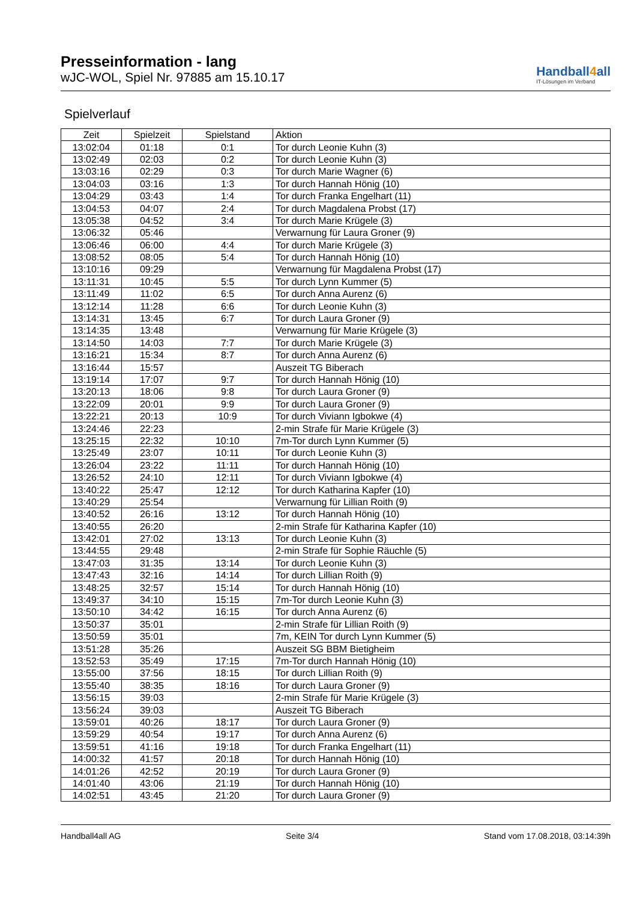Presseinformation - lang
wJC-WOL, Spiel Nr. 97885 am 15.10.17
Handball4all
IT-Lösungen im Verband
Spielverlauf
| Zeit | Spielzeit | Spielstand | Aktion |
| --- | --- | --- | --- |
| 13:02:04 | 01:18 | 0:1 | Tor durch Leonie Kuhn (3) |
| 13:02:49 | 02:03 | 0:2 | Tor durch Leonie Kuhn (3) |
| 13:03:16 | 02:29 | 0:3 | Tor durch Marie Wagner (6) |
| 13:04:03 | 03:16 | 1:3 | Tor durch Hannah Hönig (10) |
| 13:04:29 | 03:43 | 1:4 | Tor durch Franka Engelhart (11) |
| 13:04:53 | 04:07 | 2:4 | Tor durch Magdalena Probst (17) |
| 13:05:38 | 04:52 | 3:4 | Tor durch Marie Krügele (3) |
| 13:06:32 | 05:46 | | Verwarnung für Laura Groner (9) |
| 13:06:46 | 06:00 | 4:4 | Tor durch Marie Krügele (3) |
| 13:08:52 | 08:05 | 5:4 | Tor durch Hannah Hönig (10) |
| 13:10:16 | 09:29 | | Verwarnung für Magdalena Probst (17) |
| 13:11:31 | 10:45 | 5:5 | Tor durch Lynn Kummer (5) |
| 13:11:49 | 11:02 | 6:5 | Tor durch Anna Aurenz (6) |
| 13:12:14 | 11:28 | 6:6 | Tor durch Leonie Kuhn (3) |
| 13:14:31 | 13:45 | 6:7 | Tor durch Laura Groner (9) |
| 13:14:35 | 13:48 | | Verwarnung für Marie Krügele (3) |
| 13:14:50 | 14:03 | 7:7 | Tor durch Marie Krügele (3) |
| 13:16:21 | 15:34 | 8:7 | Tor durch Anna Aurenz (6) |
| 13:16:44 | 15:57 | | Auszeit TG Biberach |
| 13:19:14 | 17:07 | 9:7 | Tor durch Hannah Hönig (10) |
| 13:20:13 | 18:06 | 9:8 | Tor durch Laura Groner (9) |
| 13:22:09 | 20:01 | 9:9 | Tor durch Laura Groner (9) |
| 13:22:21 | 20:13 | 10:9 | Tor durch Viviann Igbokwe (4) |
| 13:24:46 | 22:23 | | 2-min Strafe für Marie Krügele (3) |
| 13:25:15 | 22:32 | 10:10 | 7m-Tor durch Lynn Kummer (5) |
| 13:25:49 | 23:07 | 10:11 | Tor durch Leonie Kuhn (3) |
| 13:26:04 | 23:22 | 11:11 | Tor durch Hannah Hönig (10) |
| 13:26:52 | 24:10 | 12:11 | Tor durch Viviann Igbokwe (4) |
| 13:40:22 | 25:47 | 12:12 | Tor durch Katharina Kapfer (10) |
| 13:40:29 | 25:54 | | Verwarnung für Lillian Roith (9) |
| 13:40:52 | 26:16 | 13:12 | Tor durch Hannah Hönig (10) |
| 13:40:55 | 26:20 | | 2-min Strafe für Katharina Kapfer (10) |
| 13:42:01 | 27:02 | 13:13 | Tor durch Leonie Kuhn (3) |
| 13:44:55 | 29:48 | | 2-min Strafe für Sophie Räuchle (5) |
| 13:47:03 | 31:35 | 13:14 | Tor durch Leonie Kuhn (3) |
| 13:47:43 | 32:16 | 14:14 | Tor durch Lillian Roith (9) |
| 13:48:25 | 32:57 | 15:14 | Tor durch Hannah Hönig (10) |
| 13:49:37 | 34:10 | 15:15 | 7m-Tor durch Leonie Kuhn (3) |
| 13:50:10 | 34:42 | 16:15 | Tor durch Anna Aurenz (6) |
| 13:50:37 | 35:01 | | 2-min Strafe für Lillian Roith (9) |
| 13:50:59 | 35:01 | | 7m, KEIN Tor durch Lynn Kummer (5) |
| 13:51:28 | 35:26 | | Auszeit SG BBM Bietigheim |
| 13:52:53 | 35:49 | 17:15 | 7m-Tor durch Hannah Hönig (10) |
| 13:55:00 | 37:56 | 18:15 | Tor durch Lillian Roith (9) |
| 13:55:40 | 38:35 | 18:16 | Tor durch Laura Groner (9) |
| 13:56:15 | 39:03 | | 2-min Strafe für Marie Krügele (3) |
| 13:56:24 | 39:03 | | Auszeit TG Biberach |
| 13:59:01 | 40:26 | 18:17 | Tor durch Laura Groner (9) |
| 13:59:29 | 40:54 | 19:17 | Tor durch Anna Aurenz (6) |
| 13:59:51 | 41:16 | 19:18 | Tor durch Franka Engelhart (11) |
| 14:00:32 | 41:57 | 20:18 | Tor durch Hannah Hönig (10) |
| 14:01:26 | 42:52 | 20:19 | Tor durch Laura Groner (9) |
| 14:01:40 | 43:06 | 21:19 | Tor durch Hannah Hönig (10) |
| 14:02:51 | 43:45 | 21:20 | Tor durch Laura Groner (9) |
Handball4all AG Seite 3/4 Stand vom 17.08.2018, 03:14:39h